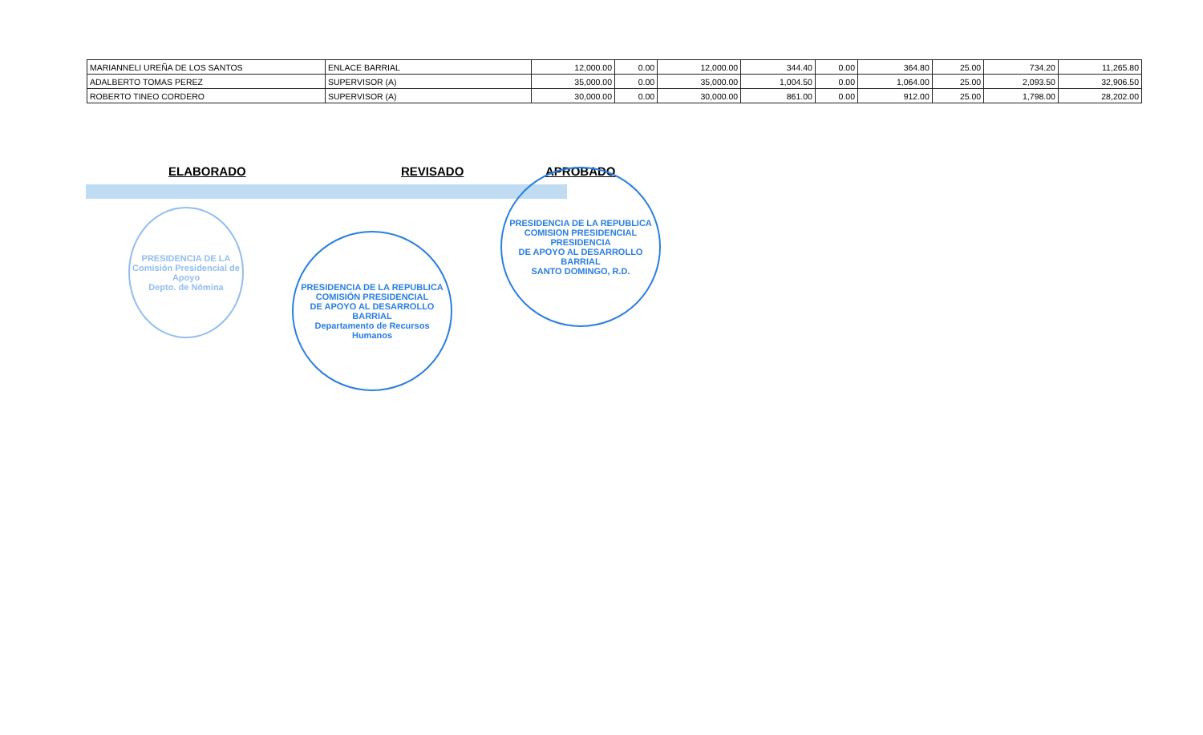| MARIANNELI UREÑA DE LOS SANTOS | ENLACE BARRIAL | 12,000.00 | 0.00 | 12,000.00 | 344.40 | 0.00 | 364.80 | 25.00 | 734.20 | 11,265.80 |
| ADALBERTO TOMAS PEREZ | SUPERVISOR (A) | 35,000.00 | 0.00 | 35,000.00 | 1,004.50 | 0.00 | 1,064.00 | 25.00 | 2,093.50 | 32,906.50 |
| ROBERTO TINEO CORDERO | SUPERVISOR (A) | 30,000.00 | 0.00 | 30,000.00 | 861.00 | 0.00 | 912.00 | 25.00 | 1,798.00 | 28,202.00 |
ELABORADO REVISADO APROBADO
PRESIDENCIA DE LA
Comisión Presidencial de Apoyo
Depto. de Nómina
PRESIDENCIA DE LA REPUBLICA
COMISIÓN PRESIDENCIAL
DE APOYO AL DESARROLLO BARRIAL
Departamento de Recursos Humanos
PRESIDENCIA DE LA REPUBLICA
COMISION PRESIDENCIAL
PRESIDENCIA
DE APOYO AL DESARROLLO BARRIAL
SANTO DOMINGO, R.D.